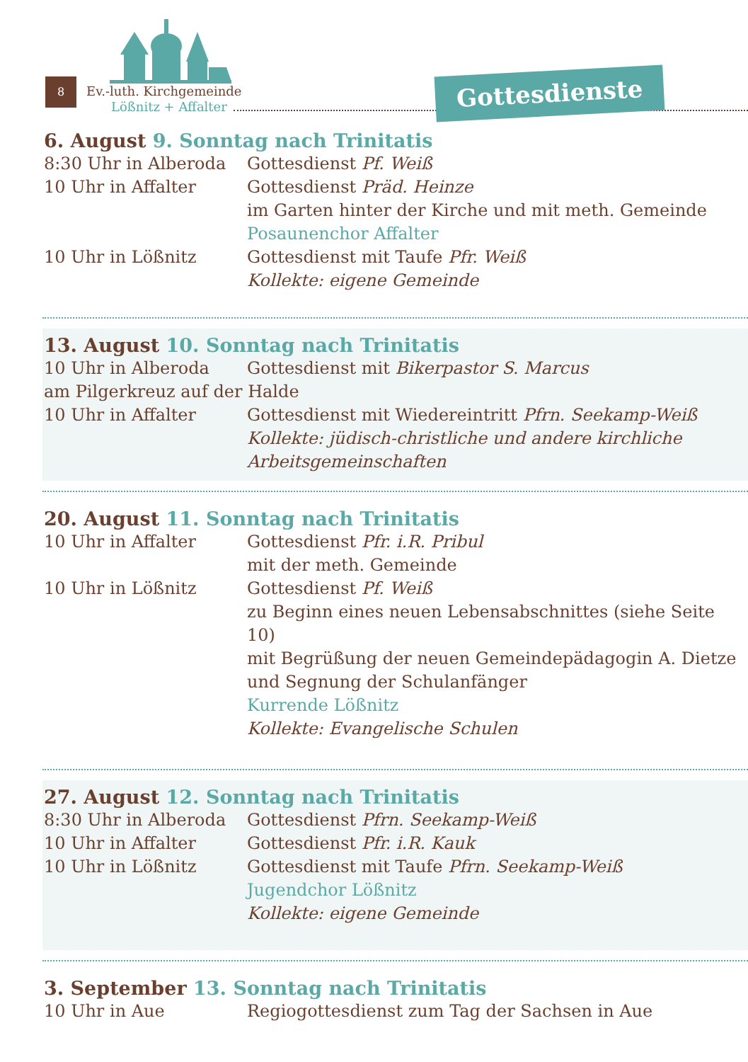8
Ev.-luth. Kirchgemeinde
Lößnitz + Affalter
Gottesdienste
6. August 9. Sonntag nach Trinitatis
8:30 Uhr in Alberoda
Gottesdienst Pf. Weiß
10 Uhr in Affalter Gottesdienst Präd. Heinze
im Garten hinter der Kirche und mit meth. Gemeinde
Posaunenchor Affalter
10 Uhr in Lößnitz Gottesdienst mit Taufe Pfr. Weiß
Kollekte: eigene Gemeinde
13. August 10. Sonntag nach Trinitatis
10 Uhr in Alberoda Gottesdienst mit Bikerpastor S. Marcus
am Pilgerkreuz auf der Halde
10 Uhr in Affalter Gottesdienst mit Wiedereintritt Pfrn. Seekamp-Weiß
Kollekte: jüdisch-christliche und andere kirchliche Arbeitsgemeinschaften
20. August 11. Sonntag nach Trinitatis
10 Uhr in Affalter Gottesdienst Pfr. i.R. Pribul
mit der meth. Gemeinde
10 Uhr in Lößnitz Gottesdienst Pf. Weiß
zu Beginn eines neuen Lebensabschnittes (siehe Seite 10)
mit Begrüßung der neuen Gemeindepädagogin A. Dietze
und Segnung der Schulanfänger
Kurrende Lößnitz
Kollekte: Evangelische Schulen
27. August 12. Sonntag nach Trinitatis
8:30 Uhr in Alberoda
Gottesdienst Pfrn. Seekamp-Weiß
10 Uhr in Affalter Gottesdienst Pfr. i.R. Kauk
10 Uhr in Lößnitz Gottesdienst mit Taufe Pfrn. Seekamp-Weiß
Jugendchor Lößnitz
Kollekte: eigene Gemeinde
3. September 13. Sonntag nach Trinitatis
10 Uhr in Aue Regiogottesdienst zum Tag der Sachsen in Aue